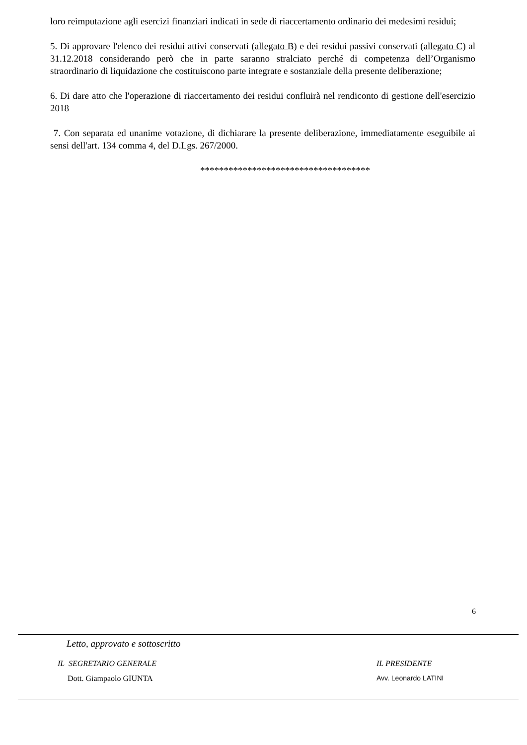loro reimputazione agli esercizi finanziari indicati in sede di riaccertamento ordinario dei medesimi residui;
5. Di approvare l'elenco dei residui attivi conservati (allegato B) e dei residui passivi conservati (allegato C) al 31.12.2018 considerando però che in parte saranno stralciato perché di competenza dell’Organismo straordinario di liquidazione che costituiscono parte integrate e sostanziale della presente deliberazione;
6. Di dare atto che l'operazione di riaccertamento dei residui confluirà nel rendiconto di gestione dell'esercizio 2018
7. Con separata ed unanime votazione, di dichiarare la presente deliberazione, immediatamente eseguibile ai sensi dell'art. 134 comma 4, del D.Lgs. 267/2000.
************************************
6
Letto, approvato e sottoscritto
IL SEGRETARIO GENERALE
Dott. Giampaolo GIUNTA
IL PRESIDENTE
Avv. Leonardo LATINI